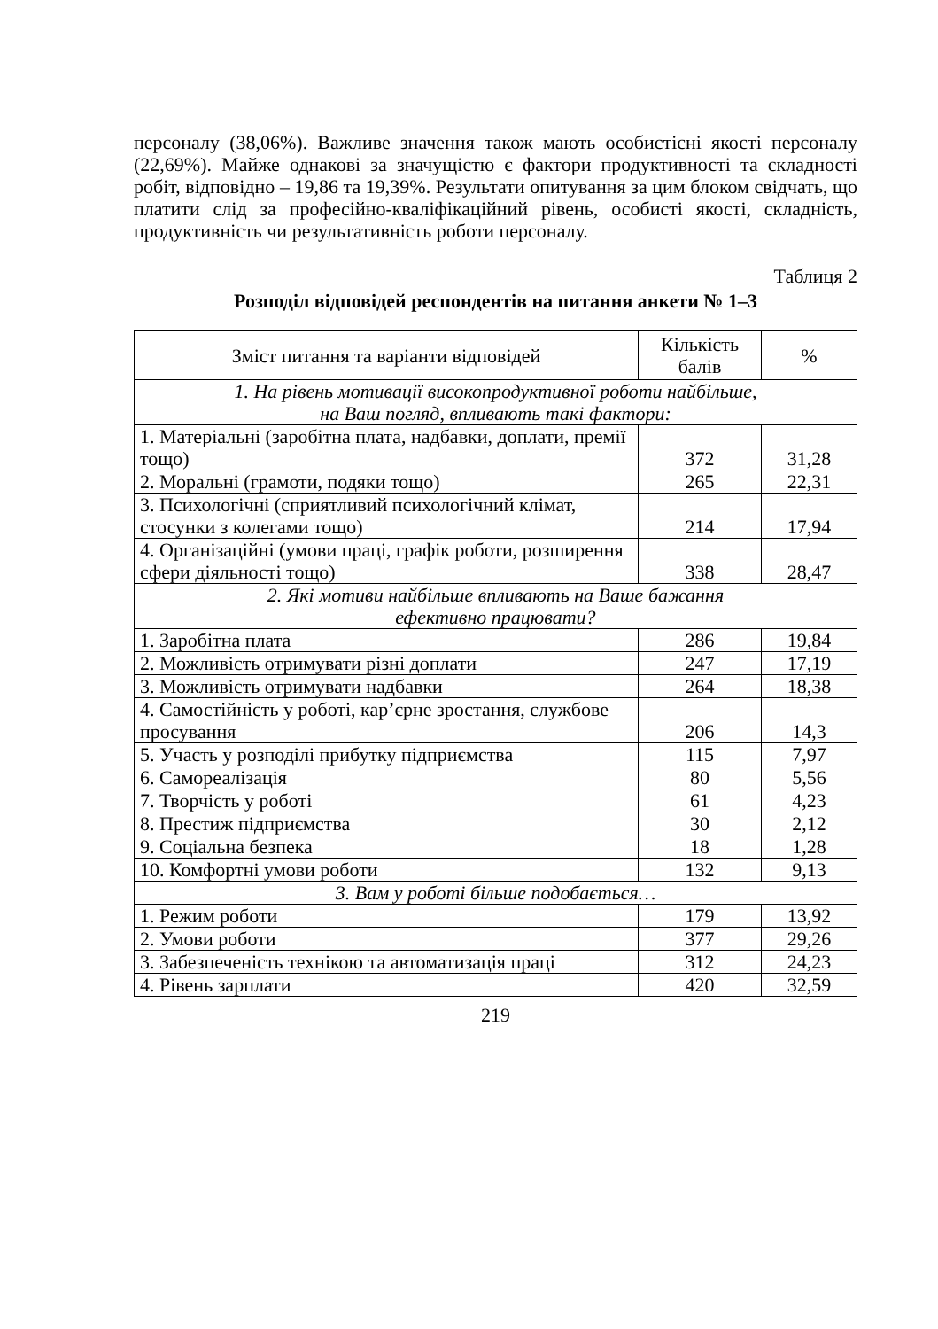персоналу (38,06%). Важливе значення також мають особистісні якості персоналу (22,69%). Майже однакові за значущістю є фактори продуктивності та складності робіт, відповідно – 19,86 та 19,39%. Результати опитування за цим блоком свідчать, що платити слід за професійно-кваліфікаційний рівень, особисті якості, складність, продуктивність чи результативність роботи персоналу.
Таблиця 2
Розподіл відповідей респондентів на питання анкети № 1–3
| Зміст питання та варіанти відповідей | Кількість балів | % |
| --- | --- | --- |
| 1. На рівень мотивації високопродуктивної роботи найбільше, на Ваш погляд, впливають такі фактори: | | |
| 1. Матеріальні (заробітна плата, надбавки, доплати, премії тощо) | 372 | 31,28 |
| 2. Моральні (грамоти, подяки тощо) | 265 | 22,31 |
| 3. Психологічні (сприятливий психологічний клімат, стосунки з колегами тощо) | 214 | 17,94 |
| 4. Організаційні (умови праці, графік роботи, розширення сфери діяльності тощо) | 338 | 28,47 |
| 2. Які мотиви найбільше впливають на Ваше бажання ефективно працювати? | | |
| 1. Заробітна плата | 286 | 19,84 |
| 2. Можливість отримувати різні доплати | 247 | 17,19 |
| 3. Можливість отримувати надбавки | 264 | 18,38 |
| 4. Самостійність у роботі, кар’єрне зростання, службове просування | 206 | 14,3 |
| 5. Участь у розподілі прибутку підприємства | 115 | 7,97 |
| 6. Самореалізація | 80 | 5,56 |
| 7. Творчість у роботі | 61 | 4,23 |
| 8. Престиж підприємства | 30 | 2,12 |
| 9. Соціальна безпека | 18 | 1,28 |
| 10. Комфортні умови роботи | 132 | 9,13 |
| 3. Вам у роботі більше подобається… | | |
| 1. Режим роботи | 179 | 13,92 |
| 2. Умови роботи | 377 | 29,26 |
| 3. Забезпеченість технікою та автоматизація праці | 312 | 24,23 |
| 4. Рівень зарплати | 420 | 32,59 |
219